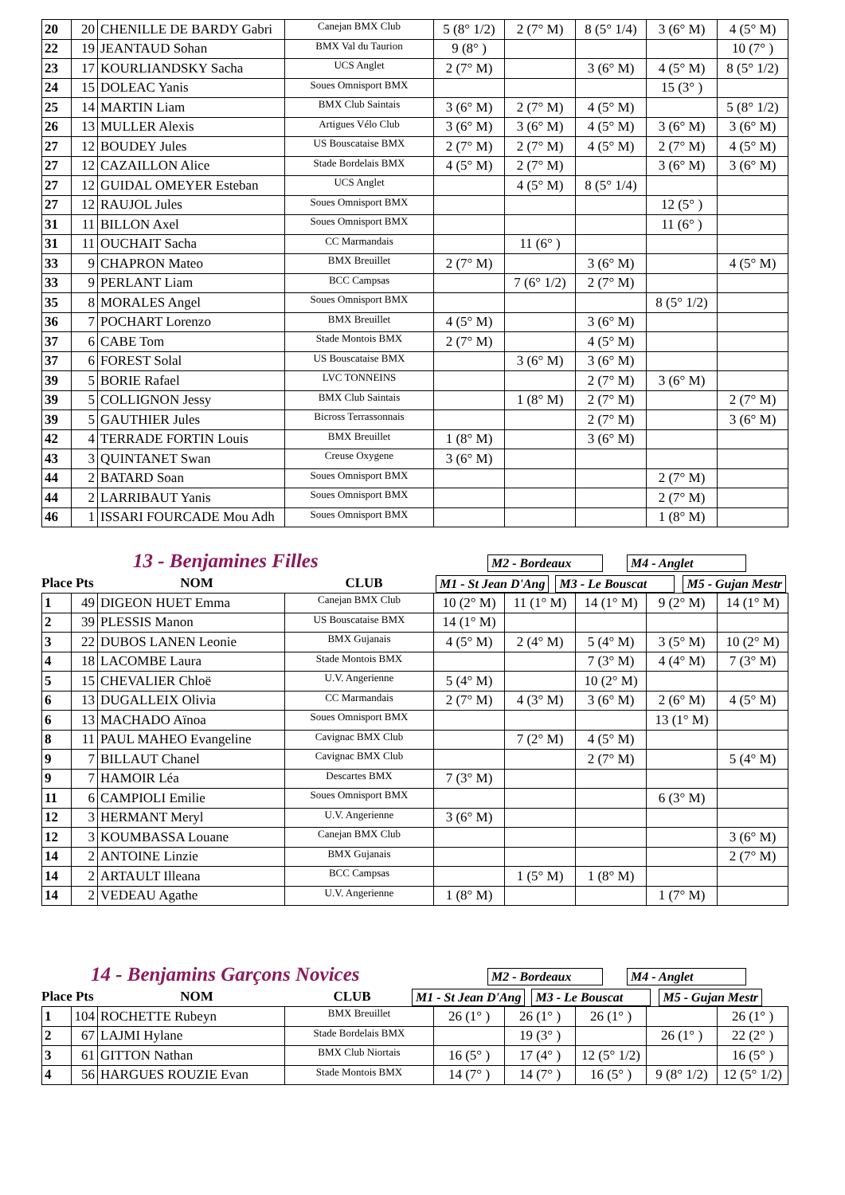| 20 | 20 | CHENILLE DE BARDY Gabri | Canejan BMX Club | 5 (8° 1/2) | 2 (7° M) | 8 (5° 1/4) | 3 (6° M) | 4 (5° M) |
| 22 | 19 | JEANTAUD Sohan | BMX Val du Taurion | 9 (8° ) | | | | 10 (7° ) |
| 23 | 17 | KOURLIANDSKY Sacha | UCS Anglet | 2 (7° M) | | 3 (6° M) | 4 (5° M) | 8 (5° 1/2) |
| 24 | 15 | DOLEAC Yanis | Soues Omnisport BMX | | | | 15 (3° ) | |
| 25 | 14 | MARTIN Liam | BMX Club Saintais | 3 (6° M) | 2 (7° M) | 4 (5° M) | | 5 (8° 1/2) |
| 26 | 13 | MULLER Alexis | Artigues Vélo Club | 3 (6° M) | 3 (6° M) | 4 (5° M) | 3 (6° M) | 3 (6° M) |
| 27 | 12 | BOUDEY Jules | US Bouscataise BMX | 2 (7° M) | 2 (7° M) | 4 (5° M) | 2 (7° M) | 4 (5° M) |
| 27 | 12 | CAZAILLON Alice | Stade Bordelais BMX | 4 (5° M) | 2 (7° M) | | 3 (6° M) | 3 (6° M) |
| 27 | 12 | GUIDAL OMEYER Esteban | UCS Anglet | | 4 (5° M) | 8 (5° 1/4) | | |
| 27 | 12 | RAUJOL Jules | Soues Omnisport BMX | | | | 12 (5° ) | |
| 31 | 11 | BILLON Axel | Soues Omnisport BMX | | | | 11 (6° ) | |
| 31 | 11 | OUCHAIT Sacha | CC Marmandais | | 11 (6° ) | | | |
| 33 | 9 | CHAPRON Mateo | BMX Breuillet | 2 (7° M) | | 3 (6° M) | | 4 (5° M) |
| 33 | 9 | PERLANT Liam | BCC Campsas | | 7 (6° 1/2) | 2 (7° M) | | |
| 35 | 8 | MORALES Angel | Soues Omnisport BMX | | | | 8 (5° 1/2) | |
| 36 | 7 | POCHART Lorenzo | BMX Breuillet | 4 (5° M) | | 3 (6° M) | | |
| 37 | 6 | CABE Tom | Stade Montois BMX | 2 (7° M) | | 4 (5° M) | | |
| 37 | 6 | FOREST Solal | US Bouscataise BMX | | 3 (6° M) | 3 (6° M) | | |
| 39 | 5 | BORIE Rafael | LVC TONNEINS | | | 2 (7° M) | 3 (6° M) | |
| 39 | 5 | COLLIGNON Jessy | BMX Club Saintais | | 1 (8° M) | 2 (7° M) | | 2 (7° M) |
| 39 | 5 | GAUTHIER Jules | Bicross Terrassonnais | | | 2 (7° M) | | 3 (6° M) |
| 42 | 4 | TERRADE FORTIN Louis | BMX Breuillet | 1 (8° M) | | 3 (6° M) | | |
| 43 | 3 | QUINTANET Swan | Creuse Oxygene | 3 (6° M) | | | | |
| 44 | 2 | BATARD Soan | Soues Omnisport BMX | | | | 2 (7° M) | |
| 44 | 2 | LARRIBAUT Yanis | Soues Omnisport BMX | | | | 2 (7° M) | |
| 46 | 1 | ISSARI FOURCADE Mou Adh | Soues Omnisport BMX | | | | 1 (8° M) | |
13 - Benjamines Filles
M2 - Bordeaux M4 - Anglet
Place Pts NOM CLUB M1 - St Jean D'Ang M3 - Le Bouscat M5 - Gujan Mestr
| 1 | 49 | DIGEON HUET Emma | Canejan BMX Club | 10 (2° M) | 11 (1° M) | 14 (1° M) | 9 (2° M) | 14 (1° M) |
| 2 | 39 | PLESSIS Manon | US Bouscataise BMX | 14 (1° M) | | | | |
| 3 | 22 | DUBOS LANEN Leonie | BMX Gujanais | 4 (5° M) | 2 (4° M) | 5 (4° M) | 3 (5° M) | 10 (2° M) |
| 4 | 18 | LACOMBE Laura | Stade Montois BMX | | | 7 (3° M) | 4 (4° M) | 7 (3° M) |
| 5 | 15 | CHEVALIER Chloë | U.V. Angerienne | 5 (4° M) | | 10 (2° M) | | |
| 6 | 13 | DUGALLEIX Olivia | CC Marmandais | 2 (7° M) | 4 (3° M) | 3 (6° M) | 2 (6° M) | 4 (5° M) |
| 6 | 13 | MACHADO Aïnoa | Soues Omnisport BMX | | | | 13 (1° M) | |
| 8 | 11 | PAUL MAHEO Evangeline | Cavignac BMX Club | | 7 (2° M) | 4 (5° M) | | |
| 9 | 7 | BILLAUT Chanel | Cavignac BMX Club | | | 2 (7° M) | | 5 (4° M) |
| 9 | 7 | HAMOIR Léa | Descartes BMX | 7 (3° M) | | | | |
| 11 | 6 | CAMPIOLI Emilie | Soues Omnisport BMX | | | | 6 (3° M) | |
| 12 | 3 | HERMANT Meryl | U.V. Angerienne | 3 (6° M) | | | | |
| 12 | 3 | KOUMBASSA Louane | Canejan BMX Club | | | | | 3 (6° M) |
| 14 | 2 | ANTOINE Linzie | BMX Gujanais | | | | | 2 (7° M) |
| 14 | 2 | ARTAULT Illeana | BCC Campsas | | 1 (5° M) | 1 (8° M) | | |
| 14 | 2 | VEDEAU Agathe | U.V. Angerienne | 1 (8° M) | | | 1 (7° M) | |
14 - Benjamins Garçons Novices
M2 - Bordeaux M4 - Anglet
Place Pts NOM CLUB M1 - St Jean D'Ang M3 - Le Bouscat M5 - Gujan Mestr
| 1 | 104 | ROCHETTE Rubeyn | BMX Breuillet | 26 (1° ) | 26 (1° ) | 26 (1° ) | | 26 (1° ) |
| 2 | 67 | LAJMI Hylane | Stade Bordelais BMX | | 19 (3° ) | | 26 (1° ) | 22 (2° ) |
| 3 | 61 | GITTON Nathan | BMX Club Niortais | 16 (5° ) | 17 (4° ) | 12 (5° 1/2) | | 16 (5° ) |
| 4 | 56 | HARGUES ROUZIE Evan | Stade Montois BMX | 14 (7° ) | 14 (7° ) | 16 (5° ) | 9 (8° 1/2) | 12 (5° 1/2) |